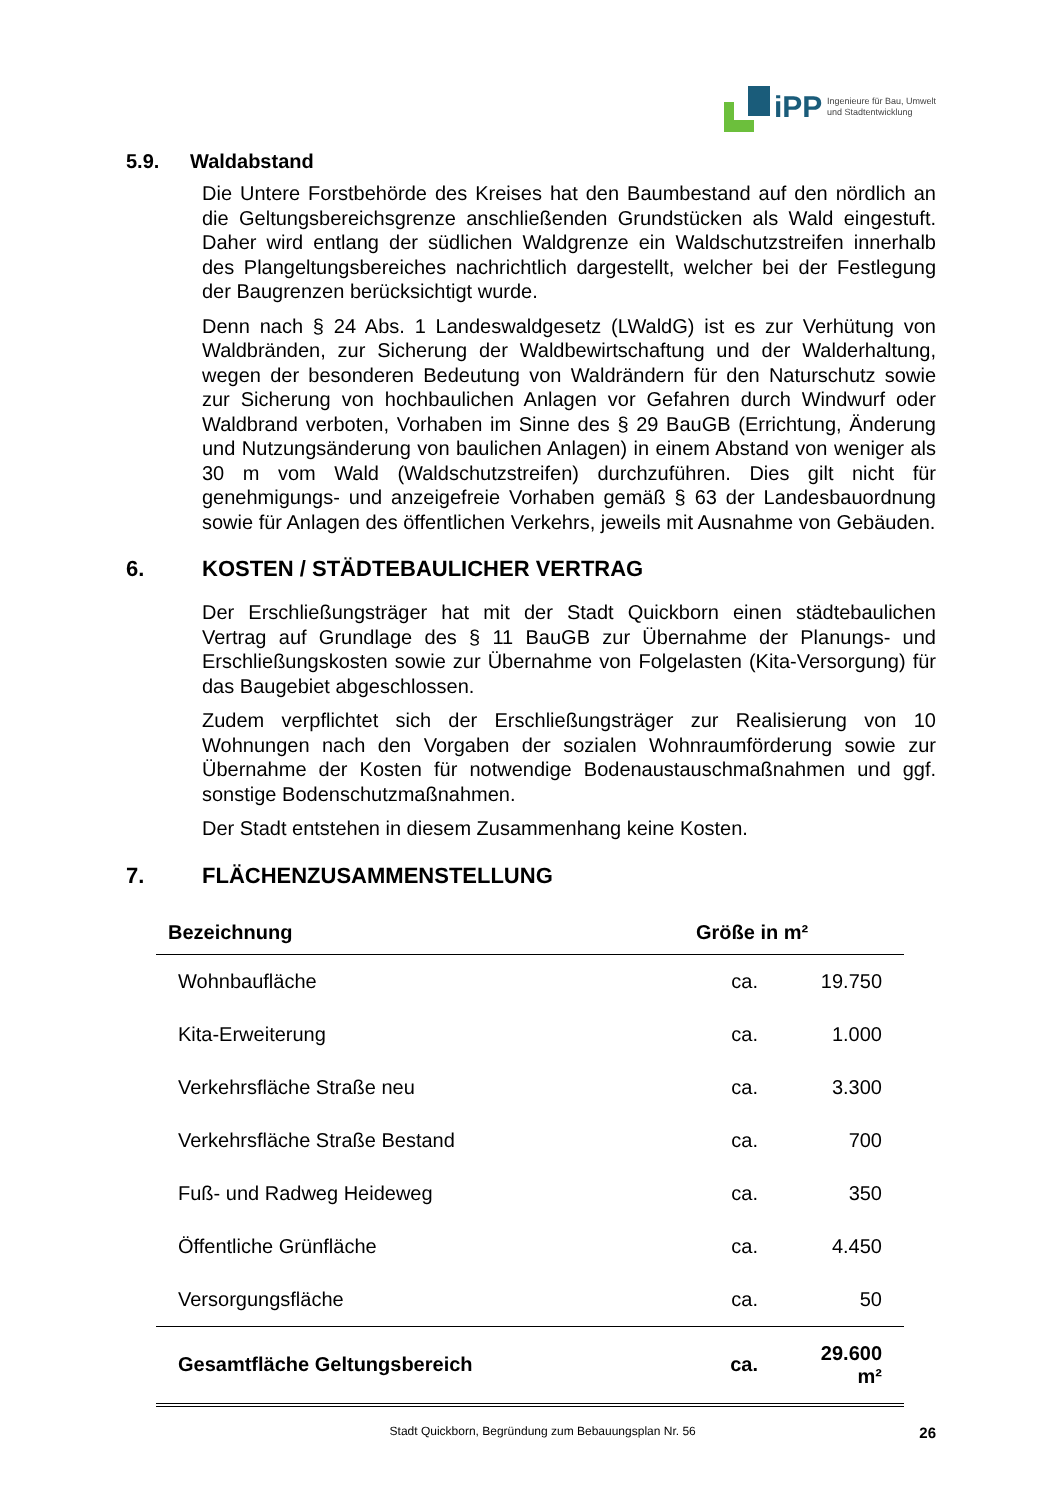iPP
Ingenieure für Bau, Umwelt
und Stadtentwicklung
5.9. Waldabstand
Die Untere Forstbehörde des Kreises hat den Baumbestand auf den nördlich an die Geltungsbereichsgrenze anschließenden Grundstücken als Wald eingestuft. Daher wird entlang der südlichen Waldgrenze ein Waldschutzstreifen innerhalb des Plangeltungsbereiches nachrichtlich dargestellt, welcher bei der Festlegung der Baugrenzen berücksichtigt wurde.
Denn nach § 24 Abs. 1 Landeswaldgesetz (LWaldG) ist es zur Verhütung von Waldbränden, zur Sicherung der Waldbewirtschaftung und der Walderhaltung, wegen der besonderen Bedeutung von Waldrändern für den Naturschutz sowie zur Sicherung von hochbaulichen Anlagen vor Gefahren durch Windwurf oder Waldbrand verboten, Vorhaben im Sinne des § 29 BauGB (Errichtung, Änderung und Nutzungsänderung von baulichen Anlagen) in einem Abstand von weniger als 30 m vom Wald (Waldschutzstreifen) durchzuführen. Dies gilt nicht für genehmigungs- und anzeigefreie Vorhaben gemäß § 63 der Landesbauordnung sowie für Anlagen des öffentlichen Verkehrs, jeweils mit Ausnahme von Gebäuden.
6. KOSTEN / STÄDTEBAULICHER VERTRAG
Der Erschließungsträger hat mit der Stadt Quickborn einen städtebaulichen Vertrag auf Grundlage des § 11 BauGB zur Übernahme der Planungs- und Erschließungskosten sowie zur Übernahme von Folgelasten (Kita-Versorgung) für das Baugebiet abgeschlossen.
Zudem verpflichtet sich der Erschließungsträger zur Realisierung von 10 Wohnungen nach den Vorgaben der sozialen Wohnraumförderung sowie zur Übernahme der Kosten für notwendige Bodenaustauschmaßnahmen und ggf. sonstige Bodenschutzmaßnahmen.
Der Stadt entstehen in diesem Zusammenhang keine Kosten.
7. FLÄCHENZUSAMMENSTELLUNG
| Bezeichnung | Größe in m² | |
| --- | --- | --- |
| Wohnbaufläche | ca. | 19.750 |
| Kita-Erweiterung | ca. | 1.000 |
| Verkehrsfläche Straße neu | ca. | 3.300 |
| Verkehrsfläche Straße Bestand | ca. | 700 |
| Fuß- und Radweg Heideweg | ca. | 350 |
| Öffentliche Grünfläche | ca. | 4.450 |
| Versorgungsfläche | ca. | 50 |
| Gesamtfläche Geltungsbereich | ca. | 29.600 m² |
Stadt Quickborn, Begründung zum Bebauungsplan Nr. 56
26